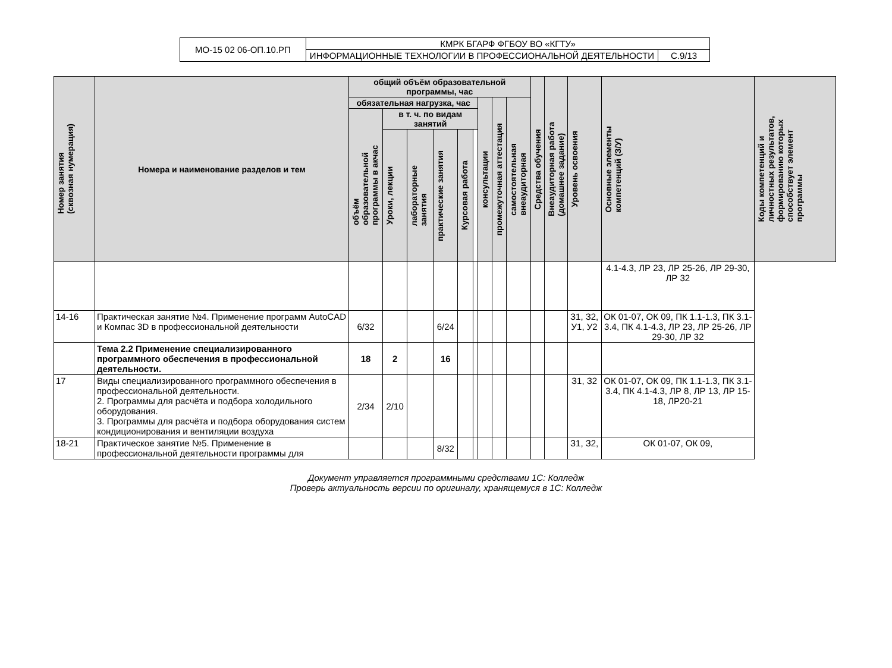| МО-15 02 06-ОП.10.РП | КМРК БГАРФ ФГБОУ ВО «КГТУ» | |
| | ИНФОРМАЦИОННЫЕ ТЕХНОЛОГИИ В ПРОФЕССИОНАЛЬНОЙ ДЕЯТЕЛЬНОСТИ | С.9/13 |
| Номер занятия (сквозная нумерация) | Номера и наименование разделов и тем | общий объём образовательной программы, час | | | | | | | | | Средства обучения | Внеаудиторная работа (домашнее задание) | Уровень освоения | Основные элементы компетенций (З/У) | Коды компетенций и личностных результатов, формированию которых способствует элемент программы |
| --- | --- | --- | --- | --- | --- | --- | --- | --- | --- | --- | --- | --- | --- | --- | --- |
| | | обязательная нагрузка, час | | | | | | консультации | промежуточная аттестация | самостоятельная внеаудиторная | | | | | |
| | | объём образовательной программы в акчас | в т. ч. по видам занятий | | | | | | | | | | | | |
| | | | Уроки, лекции | лабораторные занятия | практические занятия | Курсовая работа | | | | | | | | | |
| | | | | | | | | | | | | | | 4.1-4.3, ЛР 23, ЛР 25-26, ЛР 29-30, ЛР 32 | |
| 14-16 | Практическая занятие №4. Применение программ AutoCAD и Компас 3D в профессиональной деятельности | 6/32 | | | 6/24 | | | | | | | | З1, З2, У1, У2 | ОК 01-07, ОК 09, ПК 1.1-1.3, ПК 3.1-3.4, ПК 4.1-4.3, ЛР 23, ЛР 25-26, ЛР 29-30, ЛР 32 | |
| | Тема 2.2 Применение специализированного программного обеспечения в профессиональной деятельности. | 18 | 2 | | 16 | | | | | | | | | | |
| 17 | Виды специализированного программного обеспечения в профессиональной деятельности. 2. Программы для расчёта и подбора холодильного оборудования. 3. Программы для расчёта и подбора оборудования систем кондиционирования и вентиляции воздуха | 2/34 | 2/10 | | | | | | | | | | З1, З2 | ОК 01-07, ОК 09, ПК 1.1-1.3, ПК 3.1-3.4, ПК 4.1-4.3, ЛР 8, ЛР 13, ЛР 15-18, ЛР20-21 | |
| 18-21 | Практическое занятие №5. Применение в профессиональной деятельности программы для | | | | 8/32 | | | | | | | | З1, З2, | ОК 01-07, ОК 09, | |
Документ управляется программными средствами 1С: Колледж
Проверь актуальность версии по оригиналу, хранящемуся в 1С: Колледж